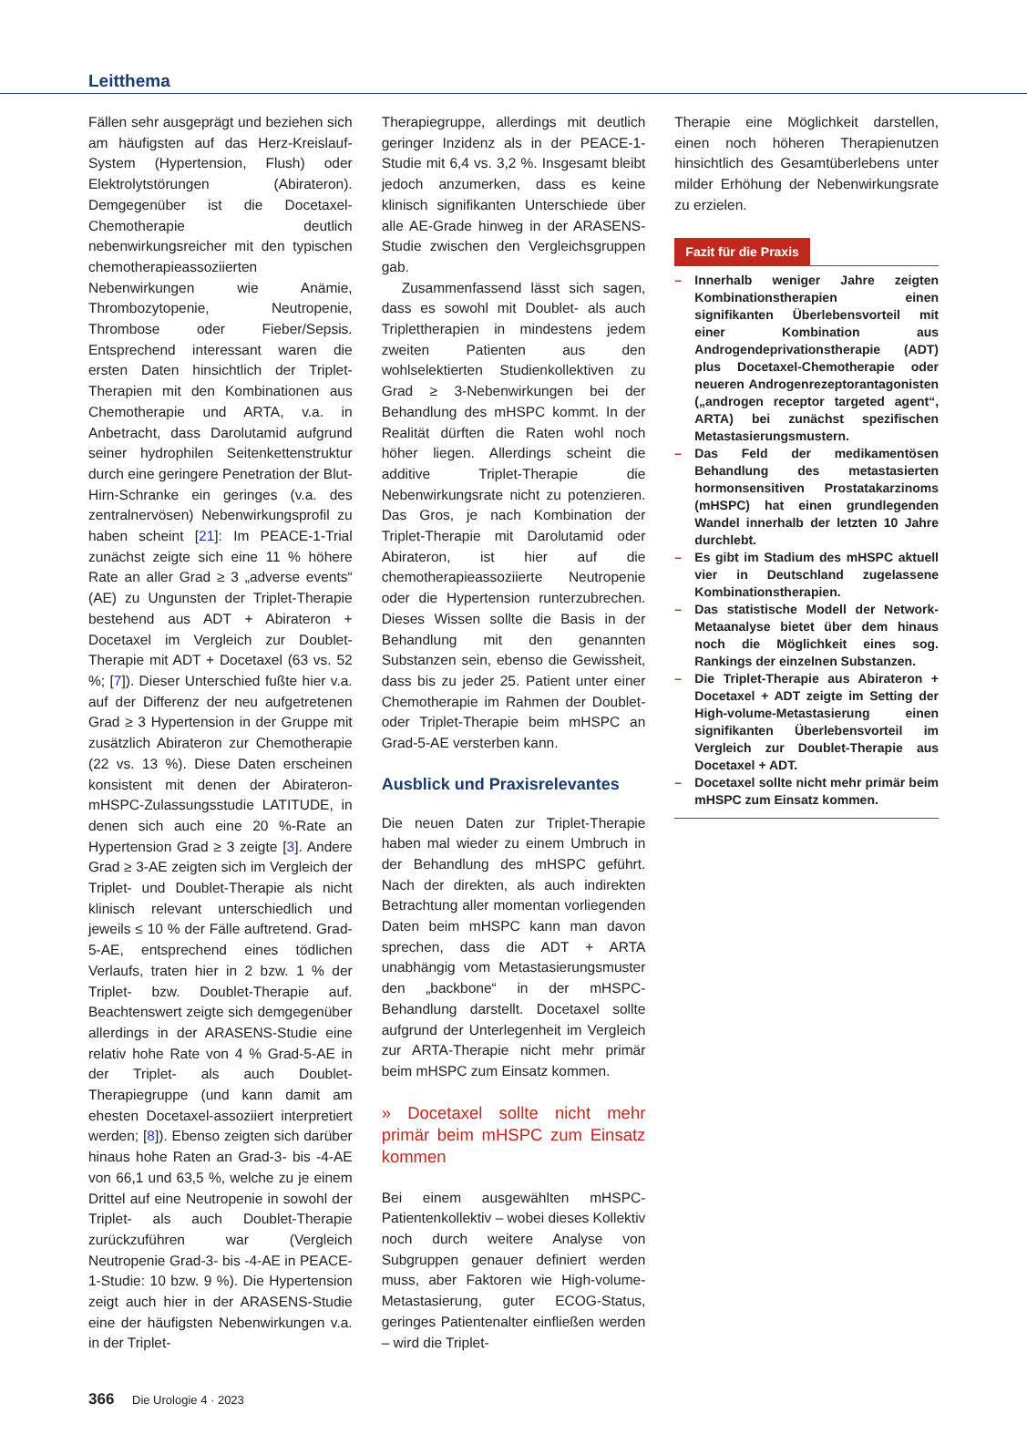Leitthema
Fällen sehr ausgeprägt und beziehen sich am häufigsten auf das Herz-Kreislauf-System (Hypertension, Flush) oder Elektrolytstörungen (Abirateron). Demgegenüber ist die Docetaxel-Chemotherapie deutlich nebenwirkungsreicher mit den typischen chemotherapieassoziierten Nebenwirkungen wie Anämie, Thrombozytopenie, Neutropenie, Thrombose oder Fieber/Sepsis. Entsprechend interessant waren die ersten Daten hinsichtlich der Triplet-Therapien mit den Kombinationen aus Chemotherapie und ARTA, v.a. in Anbetracht, dass Darolutamid aufgrund seiner hydrophilen Seitenkettenstruktur durch eine geringere Penetration der Blut-Hirn-Schranke ein geringes (v.a. des zentralnervösen) Nebenwirkungsprofil zu haben scheint [21]: Im PEACE-1-Trial zunächst zeigte sich eine 11 % höhere Rate an aller Grad ≥ 3 „adverse events“ (AE) zu Ungunsten der Triplet-Therapie bestehend aus ADT + Abirateron + Docetaxel im Vergleich zur Doublet-Therapie mit ADT + Docetaxel (63 vs. 52 %; [7]). Dieser Unterschied fußte hier v.a. auf der Differenz der neu aufgetretenen Grad ≥ 3 Hypertension in der Gruppe mit zusätzlich Abirateron zur Chemotherapie (22 vs. 13 %). Diese Daten erscheinen konsistent mit denen der Abirateron-mHSPC-Zulassungsstudie LATITUDE, in denen sich auch eine 20 %-Rate an Hypertension Grad ≥ 3 zeigte [3]. Andere Grad ≥ 3-AE zeigten sich im Vergleich der Triplet- und Doublet-Therapie als nicht klinisch relevant unterschiedlich und jeweils ≤ 10 % der Fälle auftretend. Grad-5-AE, entsprechend eines tödlichen Verlaufs, traten hier in 2 bzw. 1 % der Triplet- bzw. Doublet-Therapie auf. Beachtenswert zeigte sich demgegenüber allerdings in der ARASENS-Studie eine relativ hohe Rate von 4 % Grad-5-AE in der Triplet- als auch Doublet-Therapiegruppe (und kann damit am ehesten Docetaxel-assoziiert interpretiert werden; [8]). Ebenso zeigten sich darüber hinaus hohe Raten an Grad-3- bis -4-AE von 66,1 und 63,5 %, welche zu je einem Drittel auf eine Neutropenie in sowohl der Triplet- als auch Doublet-Therapie zurückzuführen war (Vergleich Neutropenie Grad-3- bis -4-AE in PEACE-1-Studie: 10 bzw. 9 %). Die Hypertension zeigt auch hier in der ARASENS-Studie eine der häufigsten Nebenwirkungen v.a. in der Triplet-
Therapiegruppe, allerdings mit deutlich geringer Inzidenz als in der PEACE-1-Studie mit 6,4 vs. 3,2 %. Insgesamt bleibt jedoch anzumerken, dass es keine klinisch signifikanten Unterschiede über alle AE-Grade hinweg in der ARASENS-Studie zwischen den Vergleichsgruppen gab.
Zusammenfassend lässt sich sagen, dass es sowohl mit Doublet- als auch Triplettherapien in mindestens jedem zweiten Patienten aus den wohlselektierten Studienkollektiven zu Grad ≥ 3-Nebenwirkungen bei der Behandlung des mHSPC kommt. In der Realität dürften die Raten wohl noch höher liegen. Allerdings scheint die additive Triplet-Therapie die Nebenwirkungsrate nicht zu potenzieren. Das Gros, je nach Kombination der Triplet-Therapie mit Darolutamid oder Abirateron, ist hier auf die chemotherapieassoziierte Neutropenie oder die Hypertension runterzubrechen. Dieses Wissen sollte die Basis in der Behandlung mit den genannten Substanzen sein, ebenso die Gewissheit, dass bis zu jeder 25. Patient unter einer Chemotherapie im Rahmen der Doublet- oder Triplet-Therapie beim mHSPC an Grad-5-AE versterben kann.
Ausblick und Praxisrelevantes
Die neuen Daten zur Triplet-Therapie haben mal wieder zu einem Umbruch in der Behandlung des mHSPC geführt. Nach der direkten, als auch indirekten Betrachtung aller momentan vorliegenden Daten beim mHSPC kann man davon sprechen, dass die ADT + ARTA unabhängig vom Metastasierungsmuster den „backbone“ in der mHSPC-Behandlung darstellt. Docetaxel sollte aufgrund der Unterlegenheit im Vergleich zur ARTA-Therapie nicht mehr primär beim mHSPC zum Einsatz kommen.
» Docetaxel sollte nicht mehr primär beim mHSPC zum Einsatz kommen
Bei einem ausgewählten mHSPC-Patientenkollektiv – wobei dieses Kollektiv noch durch weitere Analyse von Subgruppen genauer definiert werden muss, aber Faktoren wie High-volume-Metastasierung, guter ECOG-Status, geringes Patientenalter einfließen werden – wird die Triplet-
Therapie eine Möglichkeit darstellen, einen noch höheren Therapienutzen hinsichtlich des Gesamtüberlebens unter milder Erhöhung der Nebenwirkungsrate zu erzielen.
Fazit für die Praxis
– Innerhalb weniger Jahre zeigten Kombinationstherapien einen signifikanten Überlebensvorteil mit einer Kombination aus Androgendeprivationstherapie (ADT) plus Docetaxel-Chemotherapie oder neueren Androgenrezeptorantagonisten („androgen receptor targeted agent“, ARTA) bei zunächst spezifischen Metastasierungsmustern.
– Das Feld der medikamentösen Behandlung des metastasierten hormonsensitiven Prostatakarzinoms (mHSPC) hat einen grundlegenden Wandel innerhalb der letzten 10 Jahre durchlebt.
– Es gibt im Stadium des mHSPC aktuell vier in Deutschland zugelassene Kombinationstherapien.
– Das statistische Modell der Network-Metaanalyse bietet über dem hinaus noch die Möglichkeit eines sog. Rankings der einzelnen Substanzen.
– Die Triplet-Therapie aus Abirateron + Docetaxel + ADT zeigte im Setting der High-volume-Metastasierung einen signifikanten Überlebensvorteil im Vergleich zur Doublet-Therapie aus Docetaxel + ADT.
– Docetaxel sollte nicht mehr primär beim mHSPC zum Einsatz kommen.
366 Die Urologie 4 · 2023